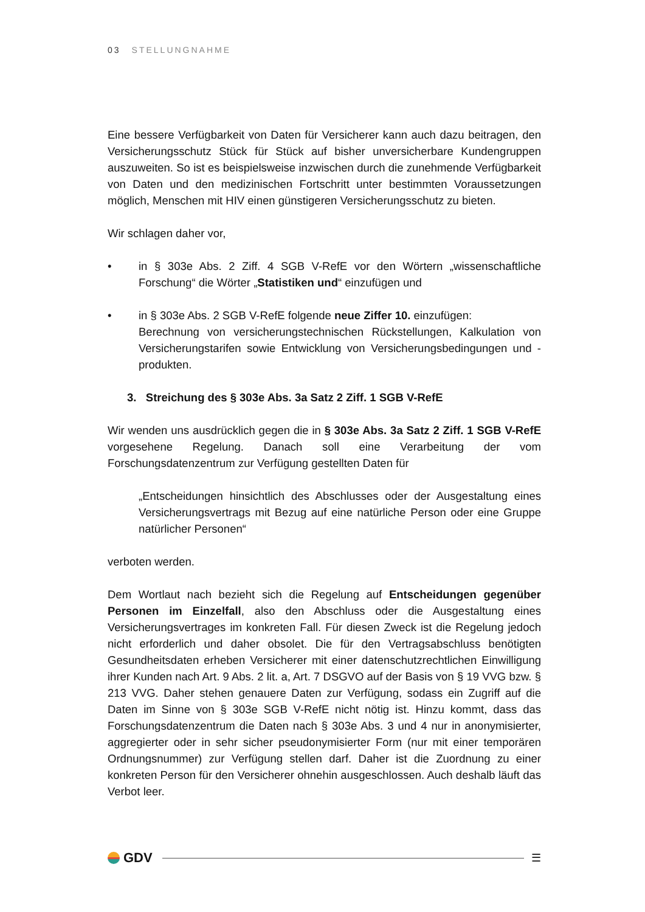03 STELLUNGNAHME
Eine bessere Verfügbarkeit von Daten für Versicherer kann auch dazu beitragen, den Versicherungsschutz Stück für Stück auf bisher unversicherbare Kundengruppen auszuweiten. So ist es beispielsweise inzwischen durch die zunehmende Verfügbarkeit von Daten und den medizinischen Fortschritt unter bestimmten Voraussetzungen möglich, Menschen mit HIV einen günstigeren Versicherungsschutz zu bieten.
Wir schlagen daher vor,
• in § 303e Abs. 2 Ziff. 4 SGB V-RefE vor den Wörtern „wissenschaftliche Forschung“ die Wörter „Statistiken und“ einzufügen und
• in § 303e Abs. 2 SGB V-RefE folgende neue Ziffer 10. einzufügen:
Berechnung von versicherungstechnischen Rückstellungen, Kalkulation von Versicherungstarifen sowie Entwicklung von Versicherungsbedingungen und -produkten.
3. Streichung des § 303e Abs. 3a Satz 2 Ziff. 1 SGB V-RefE
Wir wenden uns ausdrücklich gegen die in § 303e Abs. 3a Satz 2 Ziff. 1 SGB V-RefE vorgesehene Regelung. Danach soll eine Verarbeitung der vom Forschungsdatenzentrum zur Verfügung gestellten Daten für
„Entscheidungen hinsichtlich des Abschlusses oder der Ausgestaltung eines Versicherungsvertrags mit Bezug auf eine natürliche Person oder eine Gruppe natürlicher Personen“
verboten werden.
Dem Wortlaut nach bezieht sich die Regelung auf Entscheidungen gegenüber Personen im Einzelfall, also den Abschluss oder die Ausgestaltung eines Versicherungsvertrages im konkreten Fall. Für diesen Zweck ist die Regelung jedoch nicht erforderlich und daher obsolet. Die für den Vertragsabschluss benötigten Gesundheitsdaten erheben Versicherer mit einer datenschutzrechtlichen Einwilligung ihrer Kunden nach Art. 9 Abs. 2 lit. a, Art. 7 DSGVO auf der Basis von § 19 VVG bzw. § 213 VVG. Daher stehen genauere Daten zur Verfügung, sodass ein Zugriff auf die Daten im Sinne von § 303e SGB V-RefE nicht nötig ist. Hinzu kommt, dass das Forschungsdatenzentrum die Daten nach § 303e Abs. 3 und 4 nur in anonymisierter, aggregierter oder in sehr sicher pseudonymisierter Form (nur mit einer temporären Ordnungsnummer) zur Verfügung stellen darf. Daher ist die Zuordnung zu einer konkreten Person für den Versicherer ohnehin ausgeschlossen. Auch deshalb läuft das Verbot leer.
GDV
☰